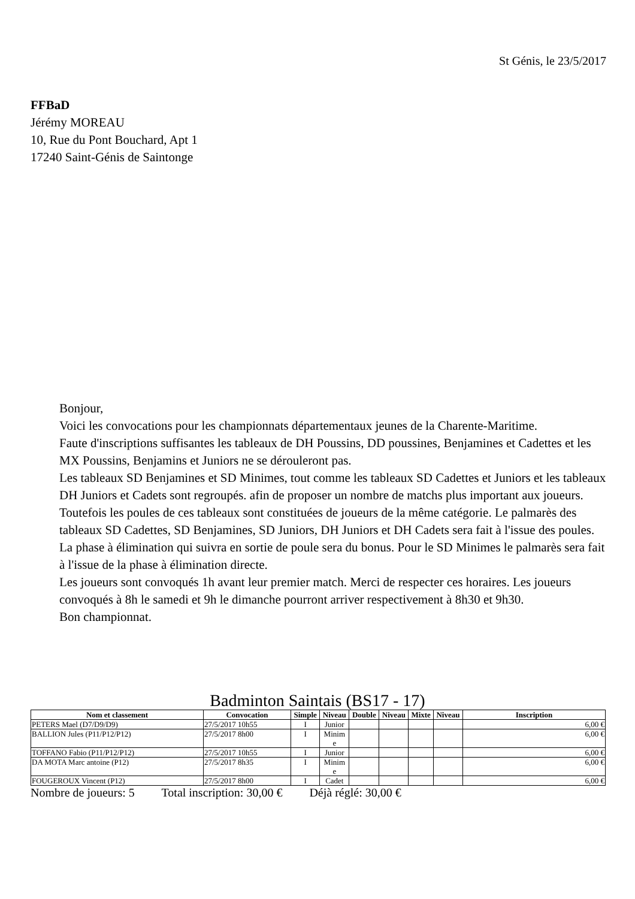St Génis, le 23/5/2017
FFBaD
Jérémy MOREAU
10, Rue du Pont Bouchard, Apt 1
17240 Saint-Génis de Saintonge
Bonjour,
Voici les convocations pour les championnats départementaux jeunes de la Charente-Maritime.
Faute d'inscriptions suffisantes les tableaux de DH Poussins, DD poussines, Benjamines et Cadettes et les MX Poussins, Benjamins et Juniors ne se dérouleront pas.
Les tableaux SD Benjamines et SD Minimes, tout comme les tableaux SD Cadettes et Juniors et les tableaux DH Juniors et Cadets sont regroupés. afin de proposer un nombre de matchs plus important aux joueurs. Toutefois les poules de ces tableaux sont constituées de joueurs de la même catégorie. Le palmarès des tableaux SD Cadettes, SD Benjamines, SD Juniors, DH Juniors et DH Cadets sera fait à l'issue des poules. La phase à élimination qui suivra en sortie de poule sera du bonus. Pour le SD Minimes le palmarès sera fait à l'issue de la phase à élimination directe.
Les joueurs sont convoqués 1h avant leur premier match. Merci de respecter ces horaires. Les joueurs convoqués à 8h le samedi et 9h le dimanche pourront arriver respectivement à 8h30 et 9h30.
Bon championnat.
Badminton Saintais (BS17 - 17)
| Nom et classement | Convocation | Simple | Niveau | Double | Niveau | Mixte | Niveau | Inscription |
| --- | --- | --- | --- | --- | --- | --- | --- | --- |
| PETERS Mael (D7/D9/D9) | 27/5/2017 10h55 | I | Junior | | | | | 6,00 € |
| BALLION Jules (P11/P12/P12) | 27/5/2017 8h00 | I | Minim e | | | | | 6,00 € |
| TOFFANO Fabio (P11/P12/P12) | 27/5/2017 10h55 | I | Junior | | | | | 6,00 € |
| DA MOTA Marc antoine (P12) | 27/5/2017 8h35 | I | Minim e | | | | | 6,00 € |
| FOUGEROUX Vincent (P12) | 27/5/2017 8h00 | I | Cadet | | | | | 6,00 € |
Nombre de joueurs: 5 Total inscription: 30,00 € Déjà réglé: 30,00 €